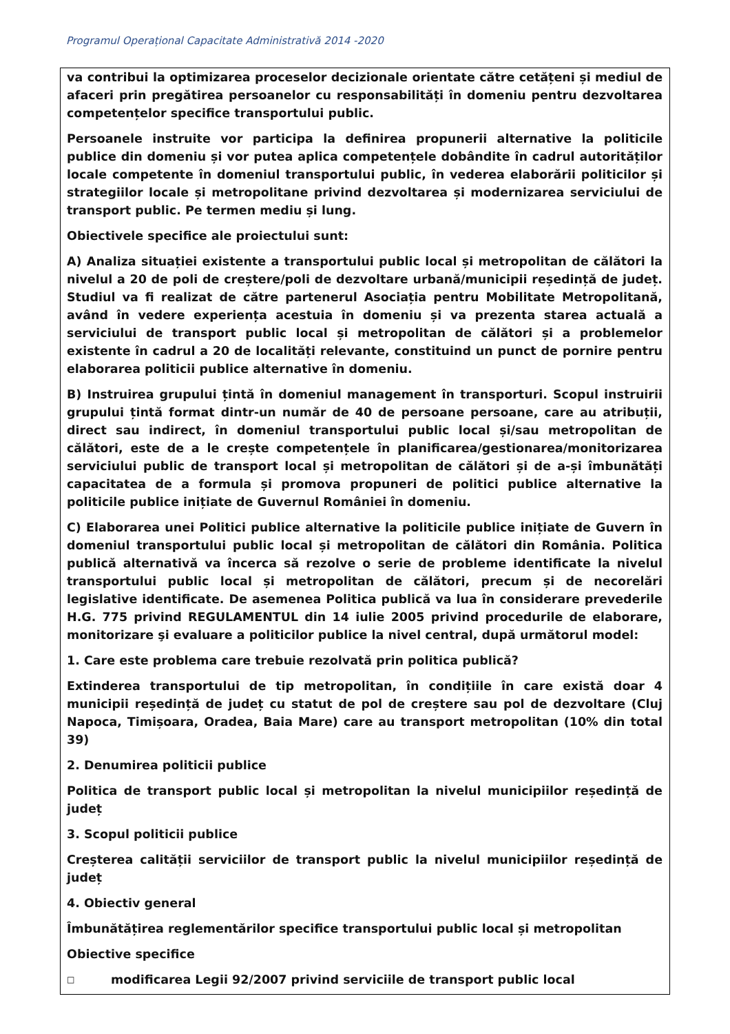Programul Operațional Capacitate Administrativă 2014 -2020
va contribui la optimizarea proceselor decizionale orientate către cetățeni și mediul de afaceri prin pregătirea persoanelor cu responsabilități în domeniu pentru dezvoltarea competențelor specifice transportului public.
Persoanele instruite vor participa la definirea propunerii alternative la politicile publice din domeniu și vor putea aplica competențele dobândite în cadrul autorităților locale competente în domeniul transportului public, în vederea elaborării politicilor și strategiilor locale și metropolitane privind dezvoltarea și modernizarea serviciului de transport public. Pe termen mediu și lung.
Obiectivele specifice ale proiectului sunt:
A) Analiza situației existente a transportului public local și metropolitan de călători la nivelul a 20 de poli de creștere/poli de dezvoltare urbană/municipii reședință de județ. Studiul va fi realizat de către partenerul Asociația pentru Mobilitate Metropolitană, având în vedere experiența acestuia în domeniu și va prezenta starea actuală a serviciului de transport public local și metropolitan de călători și a problemelor existente în cadrul a 20 de localități relevante, constituind un punct de pornire pentru elaborarea politicii publice alternative în domeniu.
B) Instruirea grupului țintă în domeniul management în transporturi. Scopul instruirii grupului țintă format dintr-un număr de 40 de persoane persoane, care au atribuții, direct sau indirect, în domeniul transportului public local și/sau metropolitan de călători, este de a le crește competențele în planificarea/gestionarea/monitorizarea serviciului public de transport local și metropolitan de călători și de a-și îmbunătăți capacitatea de a formula și promova propuneri de politici publice alternative la politicile publice inițiate de Guvernul României în domeniu.
C) Elaborarea unei Politici publice alternative la politicile publice inițiate de Guvern în domeniul transportului public local și metropolitan de călători din România. Politica publică alternativă va încerca să rezolve o serie de probleme identificate la nivelul transportului public local și metropolitan de călători, precum și de necorelări legislative identificate. De asemenea Politica publică va lua în considerare prevederile H.G. 775 privind REGULAMENTUL din 14 iulie 2005 privind procedurile de elaborare, monitorizare şi evaluare a politicilor publice la nivel central, după următorul model:
1. Care este problema care trebuie rezolvată prin politica publică?
Extinderea transportului de tip metropolitan, în condițiile în care există doar 4 municipii reședință de județ cu statut de pol de creștere sau pol de dezvoltare (Cluj Napoca, Timișoara, Oradea, Baia Mare) care au transport metropolitan (10% din total 39)
2. Denumirea politicii publice
Politica de transport public local și metropolitan la nivelul municipiilor reședință de județ
3. Scopul politicii publice
Creșterea calității serviciilor de transport public la nivelul municipiilor reședință de județ
4. Obiectiv general
Îmbunătățirea reglementărilor specifice transportului public local și metropolitan
Obiective specifice
□ modificarea Legii 92/2007 privind serviciile de transport public local